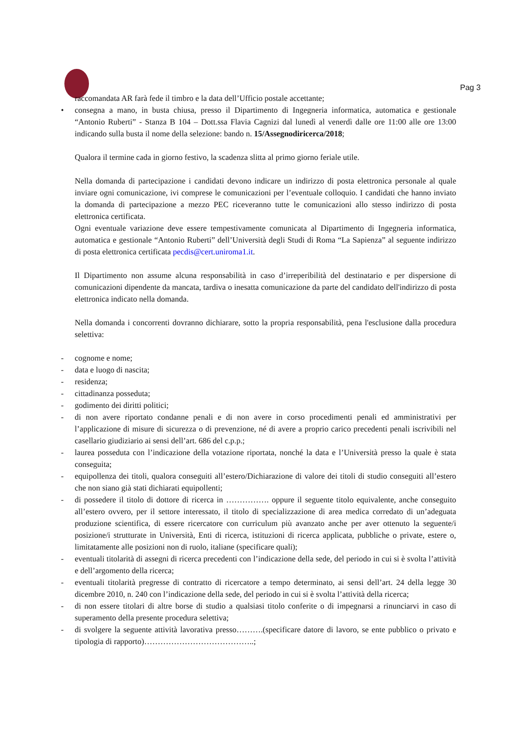Pag 3
raccomandata AR farà fede il timbro e la data dell’Ufficio postale accettante;
• consegna a mano, in busta chiusa, presso il Dipartimento di Ingegneria informatica, automatica e gestionale “Antonio Ruberti” - Stanza B 104 – Dott.ssa Flavia Cagnizi dal lunedì al venerdì dalle ore 11:00 alle ore 13:00 indicando sulla busta il nome della selezione: bando n. 15/Assegnodiricerca/2018;
Qualora il termine cada in giorno festivo, la scadenza slitta al primo giorno feriale utile.
Nella domanda di partecipazione i candidati devono indicare un indirizzo di posta elettronica personale al quale inviare ogni comunicazione, ivi comprese le comunicazioni per l’eventuale colloquio. I candidati che hanno inviato la domanda di partecipazione a mezzo PEC riceveranno tutte le comunicazioni allo stesso indirizzo di posta elettronica certificata.
Ogni eventuale variazione deve essere tempestivamente comunicata al Dipartimento di Ingegneria informatica, automatica e gestionale “Antonio Ruberti” dell’Università degli Studi di Roma “La Sapienza” al seguente indirizzo di posta elettronica certificata pecdis@cert.uniroma1.it.
Il Dipartimento non assume alcuna responsabilità in caso d’irreperibilità del destinatario e per dispersione di comunicazioni dipendente da mancata, tardiva o inesatta comunicazione da parte del candidato dell'indirizzo di posta elettronica indicato nella domanda.
Nella domanda i concorrenti dovranno dichiarare, sotto la propria responsabilità, pena l'esclusione dalla procedura selettiva:
- cognome e nome;
- data e luogo di nascita;
- residenza;
- cittadinanza posseduta;
- godimento dei diritti politici;
- di non avere riportato condanne penali e di non avere in corso procedimenti penali ed amministrativi per l’applicazione di misure di sicurezza o di prevenzione, né di avere a proprio carico precedenti penali iscrivibili nel casellario giudiziario ai sensi dell’art. 686 del c.p.p.;
- laurea posseduta con l’indicazione della votazione riportata, nonché la data e l’Università presso la quale è stata conseguita;
- equipollenza dei titoli, qualora conseguiti all’estero/Dichiarazione di valore dei titoli di studio conseguiti all’estero che non siano già stati dichiarati equipollenti;
- di possedere il titolo di dottore di ricerca in ……………. oppure il seguente titolo equivalente, anche conseguito all’estero ovvero, per il settore interessato, il titolo di specializzazione di area medica corredato di un’adeguata produzione scientifica, di essere ricercatore con curriculum più avanzato anche per aver ottenuto la seguente/i posizione/i strutturate in Università, Enti di ricerca, istituzioni di ricerca applicata, pubbliche o private, estere o, limitatamente alle posizioni non di ruolo, italiane (specificare quali);
- eventuali titolarità di assegni di ricerca precedenti con l’indicazione della sede, del periodo in cui si è svolta l’attività e dell’argomento della ricerca;
- eventuali titolarità pregresse di contratto di ricercatore a tempo determinato, ai sensi dell’art. 24 della legge 30 dicembre 2010, n. 240 con l’indicazione della sede, del periodo in cui si è svolta l’attività della ricerca;
- di non essere titolari di altre borse di studio a qualsiasi titolo conferite o di impegnarsi a rinunciarvi in caso di superamento della presente procedura selettiva;
- di svolgere la seguente attività lavorativa presso……….(specificare datore di lavoro, se ente pubblico o privato e tipologia di rapporto)…………………………………..;